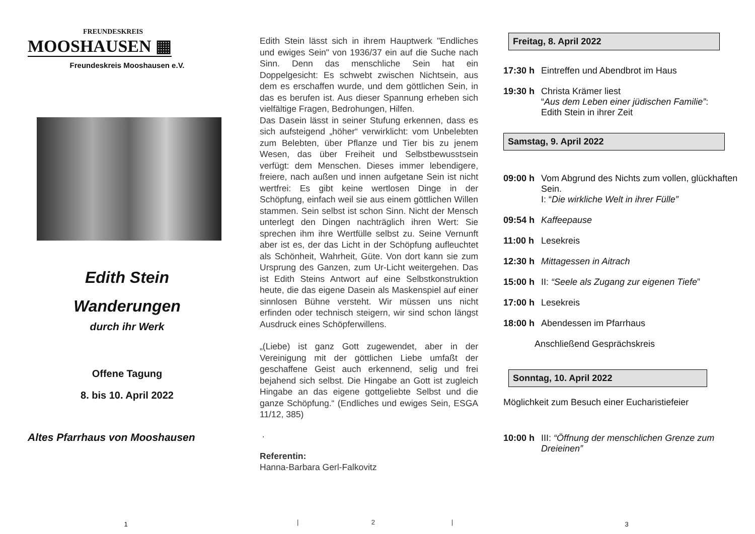FREUNDESKREIS
MOOSHAUSEN ▦
Freundeskreis Mooshausen e.V.
Edith Stein
Wanderungen
durch ihr Werk
Offene Tagung
8. bis 10. April 2022
Altes Pfarrhaus von Mooshausen
1
Edith Stein lässt sich in ihrem Hauptwerk "Endliches und ewiges Sein" von 1936/37 ein auf die Suche nach Sinn. Denn das menschliche Sein hat ein Doppelgesicht: Es schwebt zwischen Nichtsein, aus dem es erschaffen wurde, und dem göttlichen Sein, in das es berufen ist. Aus dieser Spannung erheben sich vielfältige Fragen, Bedrohungen, Hilfen.
Das Dasein lässt in seiner Stufung erkennen, dass es sich aufsteigend „höher“ verwirklicht: vom Unbelebten zum Belebten, über Pflanze und Tier bis zu jenem Wesen, das über Freiheit und Selbstbewusstsein verfügt: dem Menschen. Dieses immer lebendigere, freiere, nach außen und innen aufgetane Sein ist nicht wertfrei: Es gibt keine wertlosen Dinge in der Schöpfung, einfach weil sie aus einem göttlichen Willen stammen. Sein selbst ist schon Sinn. Nicht der Mensch unterlegt den Dingen nachträglich ihren Wert: Sie sprechen ihm ihre Wertfülle selbst zu. Seine Vernunft aber ist es, der das Licht in der Schöpfung aufleuchtet als Schönheit, Wahrheit, Güte. Von dort kann sie zum Ursprung des Ganzen, zum Ur-Licht weitergehen. Das ist Edith Steins Antwort auf eine Selbstkonstruktion heute, die das eigene Dasein als Maskenspiel auf einer sinnlosen Bühne versteht. Wir müssen uns nicht erfinden oder technisch steigern, wir sind schon längst Ausdruck eines Schöpferwillens.
„(Liebe) ist ganz Gott zugewendet, aber in der Vereinigung mit der göttlichen Liebe umfaßt der geschaffene Geist auch erkennend, selig und frei bejahend sich selbst. Die Hingabe an Gott ist zugleich Hingabe an das eigene gottgeliebte Selbst und die ganze Schöpfung.“ (Endliches und ewiges Sein, ESGA 11/12, 385)
.
Referentin:
Hanna-Barbara Gerl-Falkovitz
| 2 |
Freitag, 8. April 2022
17:30 h Eintreffen und Abendbrot im Haus
19:30 h Christa Krämer liest
“Aus dem Leben einer jüdischen Familie”:
Edith Stein in ihrer Zeit
Samstag, 9. April 2022
09:00 h Vom Abgrund des Nichts zum vollen, glückhaften Sein.
I: “Die wirkliche Welt in ihrer Fülle”
09:54 h Kaffeepause
11:00 h Lesekreis
12:30 h Mittagessen in Aitrach
15:00 h II: “Seele als Zugang zur eigenen Tiefe”
17:00 h Lesekreis
18:00 h Abendessen im Pfarrhaus
Anschließend Gesprächskreis
Sonntag, 10. April 2022
Möglichkeit zum Besuch einer Eucharistiefeier
10:00 h III: “Öffnung der menschlichen Grenze zum Dreieinen”
3